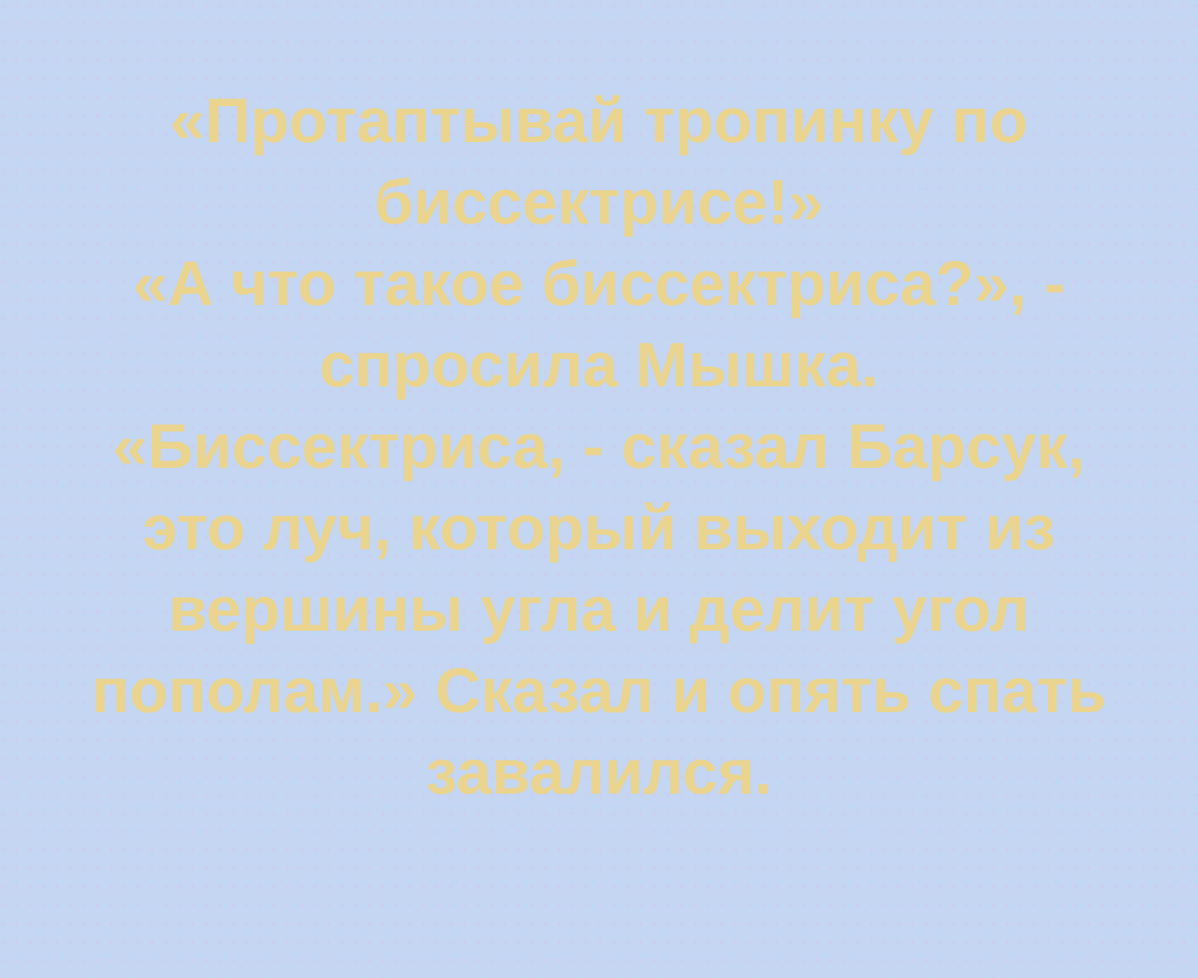«Протаптывай тропинку по биссектрисе!»
«А что такое биссектриса?», - спросила Мышка.
«Биссектриса, - сказал Барсук, это луч, который выходит из вершины угла и делит угол пополам.» Сказал и опять спать завалился.